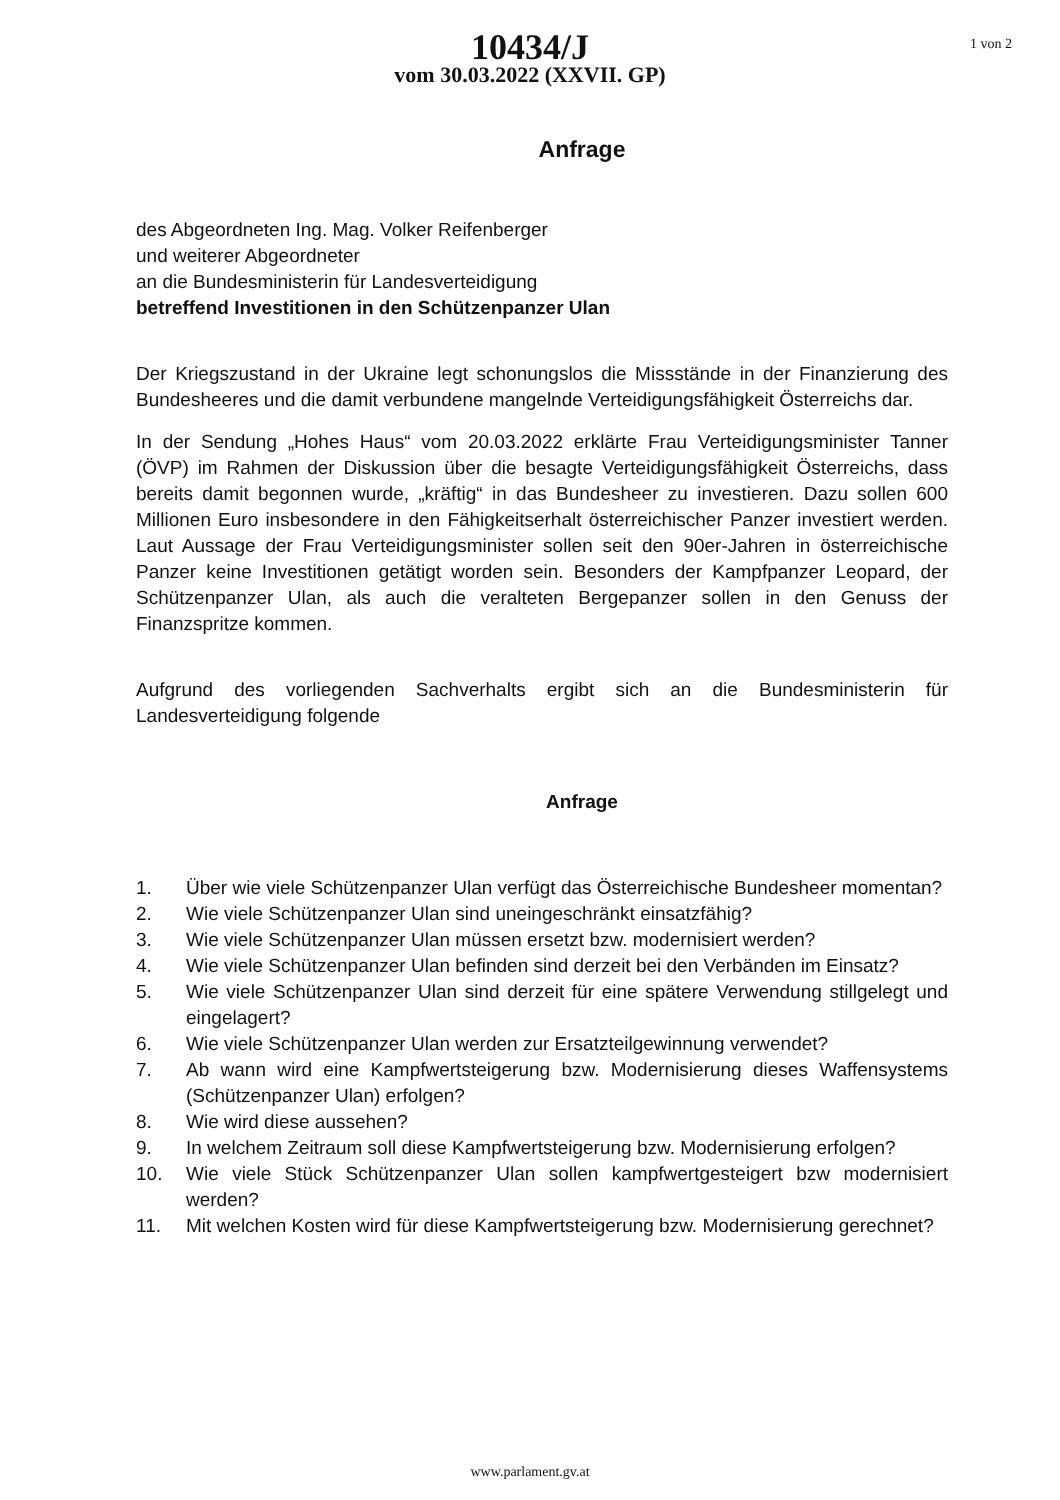1 von 2
10434/J
vom 30.03.2022 (XXVII. GP)
Anfrage
des Abgeordneten Ing. Mag. Volker Reifenberger
und weiterer Abgeordneter
an die Bundesministerin für Landesverteidigung
betreffend Investitionen in den Schützenpanzer Ulan
Der Kriegszustand in der Ukraine legt schonungslos die Missstände in der Finanzierung des Bundesheeres und die damit verbundene mangelnde Verteidigungsfähigkeit Österreichs dar.
In der Sendung „Hohes Haus“ vom 20.03.2022 erklärte Frau Verteidigungsminister Tanner (ÖVP) im Rahmen der Diskussion über die besagte Verteidigungsfähigkeit Österreichs, dass bereits damit begonnen wurde, „kräftig“ in das Bundesheer zu investieren. Dazu sollen 600 Millionen Euro insbesondere in den Fähigkeitserhalt österreichischer Panzer investiert werden. Laut Aussage der Frau Verteidigungsminister sollen seit den 90er-Jahren in österreichische Panzer keine Investitionen getätigt worden sein. Besonders der Kampfpanzer Leopard, der Schützenpanzer Ulan, als auch die veralteten Bergepanzer sollen in den Genuss der Finanzspritze kommen.
Aufgrund des vorliegenden Sachverhalts ergibt sich an die Bundesministerin für Landesverteidigung folgende
Anfrage
1. Über wie viele Schützenpanzer Ulan verfügt das Österreichische Bundesheer momentan?
2. Wie viele Schützenpanzer Ulan sind uneingeschränkt einsatzfähig?
3. Wie viele Schützenpanzer Ulan müssen ersetzt bzw. modernisiert werden?
4. Wie viele Schützenpanzer Ulan befinden sind derzeit bei den Verbänden im Einsatz?
5. Wie viele Schützenpanzer Ulan sind derzeit für eine spätere Verwendung stillgelegt und eingelagert?
6. Wie viele Schützenpanzer Ulan werden zur Ersatzteilgewinnung verwendet?
7. Ab wann wird eine Kampfwertsteigerung bzw. Modernisierung dieses Waffensystems (Schützenpanzer Ulan) erfolgen?
8. Wie wird diese aussehen?
9. In welchem Zeitraum soll diese Kampfwertsteigerung bzw. Modernisierung erfolgen?
10. Wie viele Stück Schützenpanzer Ulan sollen kampfwertgesteigert bzw modernisiert werden?
11. Mit welchen Kosten wird für diese Kampfwertsteigerung bzw. Modernisierung gerechnet?
www.parlament.gv.at